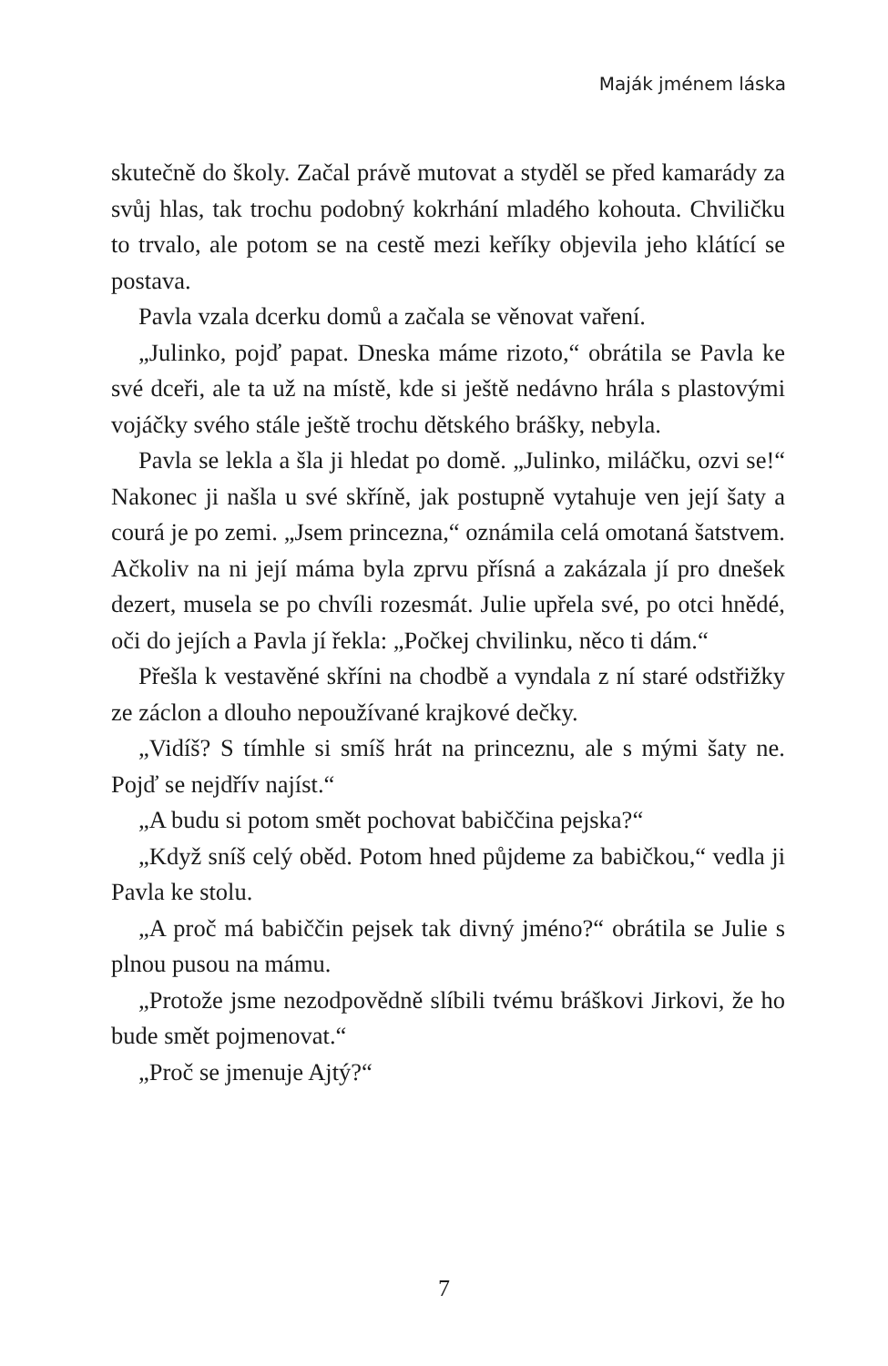Maják jménem láska
skutečně do školy. Začal právě mutovat a styděl se před kamarády za svůj hlas, tak trochu podobný kokrhání mladého kohouta. Chviličku to trvalo, ale potom se na cestě mezi keříky objevila jeho klátící se postava.
Pavla vzala dcerku domů a začala se věnovat vaření.
„Julinko, pojď papat. Dneska máme rizoto,“ obrátila se Pavla ke své dceři, ale ta už na místě, kde si ještě nedávno hrála s plastovými vojáčky svého stále ještě trochu dětského brášky, nebyla.
Pavla se lekla a šla ji hledat po domě. „Julinko, miláčku, ozvi se!“ Nakonec ji našla u své skříně, jak postupně vytahuje ven její šaty a courá je po zemi. „Jsem princezna,“ oznámila celá omotaná šatstvem. Ačkoliv na ni její máma byla zprvu přísná a zakázala jí pro dnešek dezert, musela se po chvíli rozesmát. Julie upřela své, po otci hnědé, oči do jejích a Pavla jí řekla: „Počkej chvilinku, něco ti dám.“
Přešla k vestavěné skříni na chodbě a vyndala z ní staré odstřižky ze záclon a dlouho nepoužívané krajkové dečky.
„Vidíš? S tímhle si smíš hrát na princeznu, ale s mými šaty ne. Pojď se nejdřív najíst.“
„A budu si potom smět pochovat babiččina pejska?“
„Když sníš celý oběd. Potom hned půjdeme za babičkou,“ vedla ji Pavla ke stolu.
„A proč má babiččin pejsek tak divný jméno?“ obrátila se Julie s plnou pusou na mámu.
„Protože jsme nezodpovědně slíbili tvému bráškovi Jirkovi, že ho bude smět pojmenovat.“
„Proč se jmenuje Ajtý?“
7